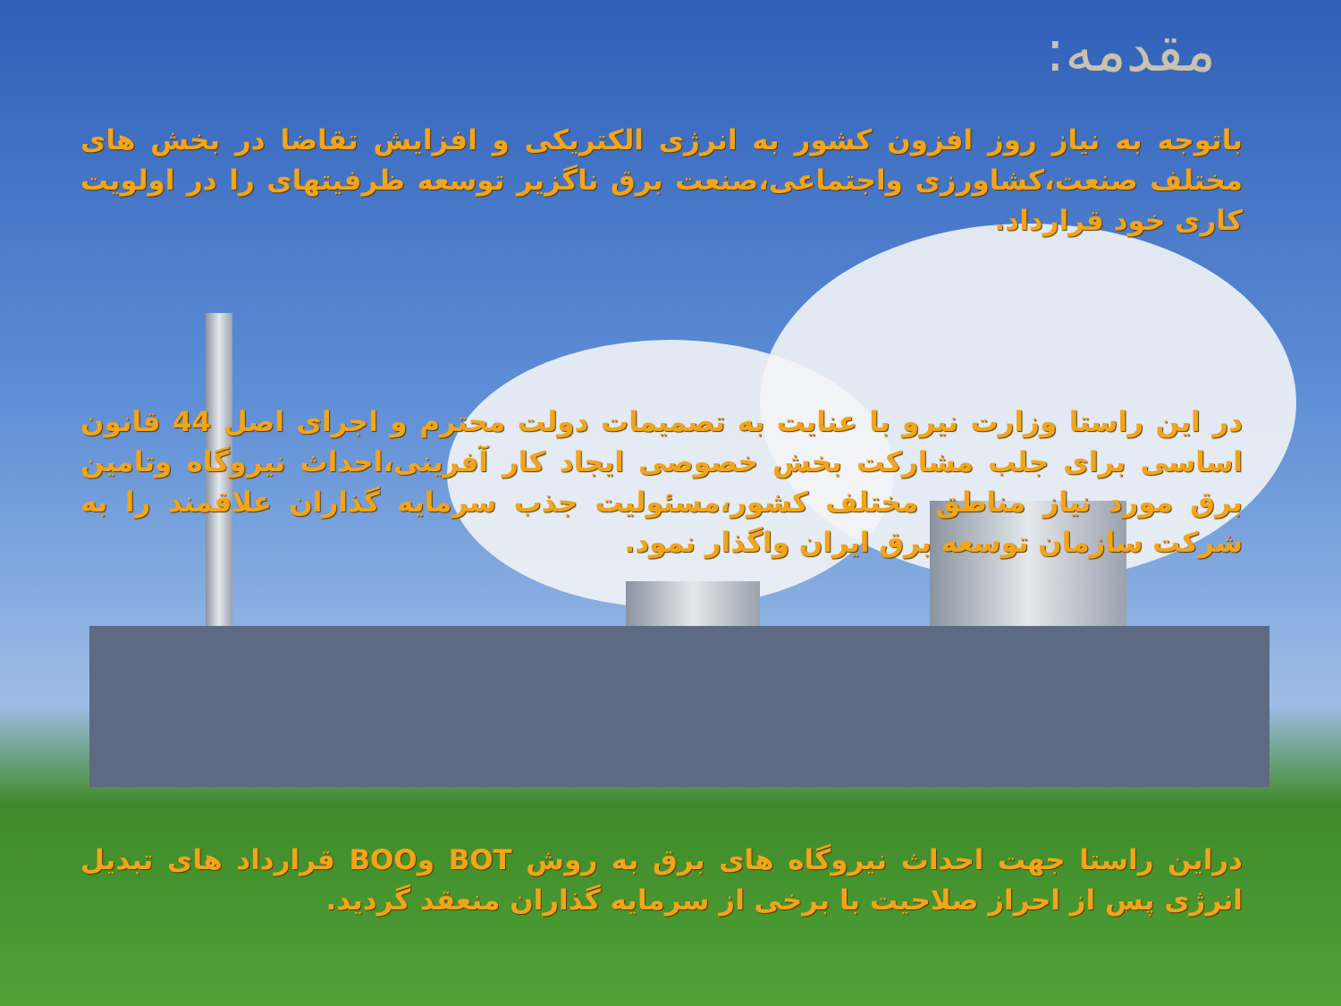مقدمه:
باتوجه به نیاز روز افزون کشور به انرژی الکتریکی و افزایش تقاضا در بخش های مختلف صنعت،کشاورزی واجتماعی،صنعت برق ناگزیر توسعه ظرفیتهای را در اولویت کاری خود قرارداد.
در این راستا وزارت نیرو با عنایت به تصمیمات دولت محترم و اجرای اصل 44 قانون اساسی برای جلب مشارکت بخش خصوصی ایجاد کار آفرینی،احداث نیروگاه وتامین برق مورد نیاز مناطق مختلف کشور،مسئولیت جذب سرمایه گذاران علاقمند را به شرکت سازمان توسعه برق ایران واگذار نمود.
دراین راستا جهت احداث نیروگاه های برق به روش BOT وBOO قرارداد های تبدیل انرژی پس از احراز صلاحیت با برخی از سرمایه گذاران منعقد گردید.